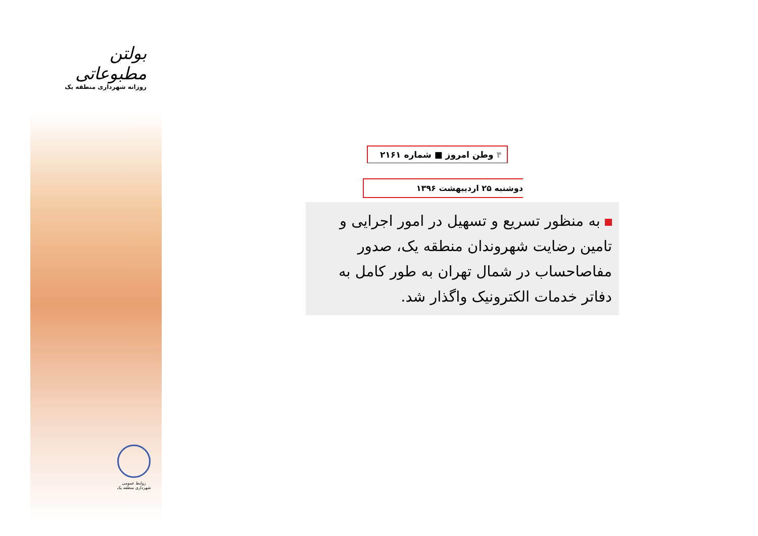بولتن مطبوعاتی
روزانه شهرداری منطقه یک
روابط عمومی
شهرداری منطقه یک
۴ وطن امروز ■ شماره ۲۱۶۱
دوشنبه ۲۵ اردیبهشت ۱۳۹۶
به منظور تسریع و تسهیل در امور اجرایی و تامین رضایت شهروندان منطقه یک، صدور مفاصاحساب در شمال تهران به طور کامل به دفاتر خدمات الکترونیک واگذار شد.